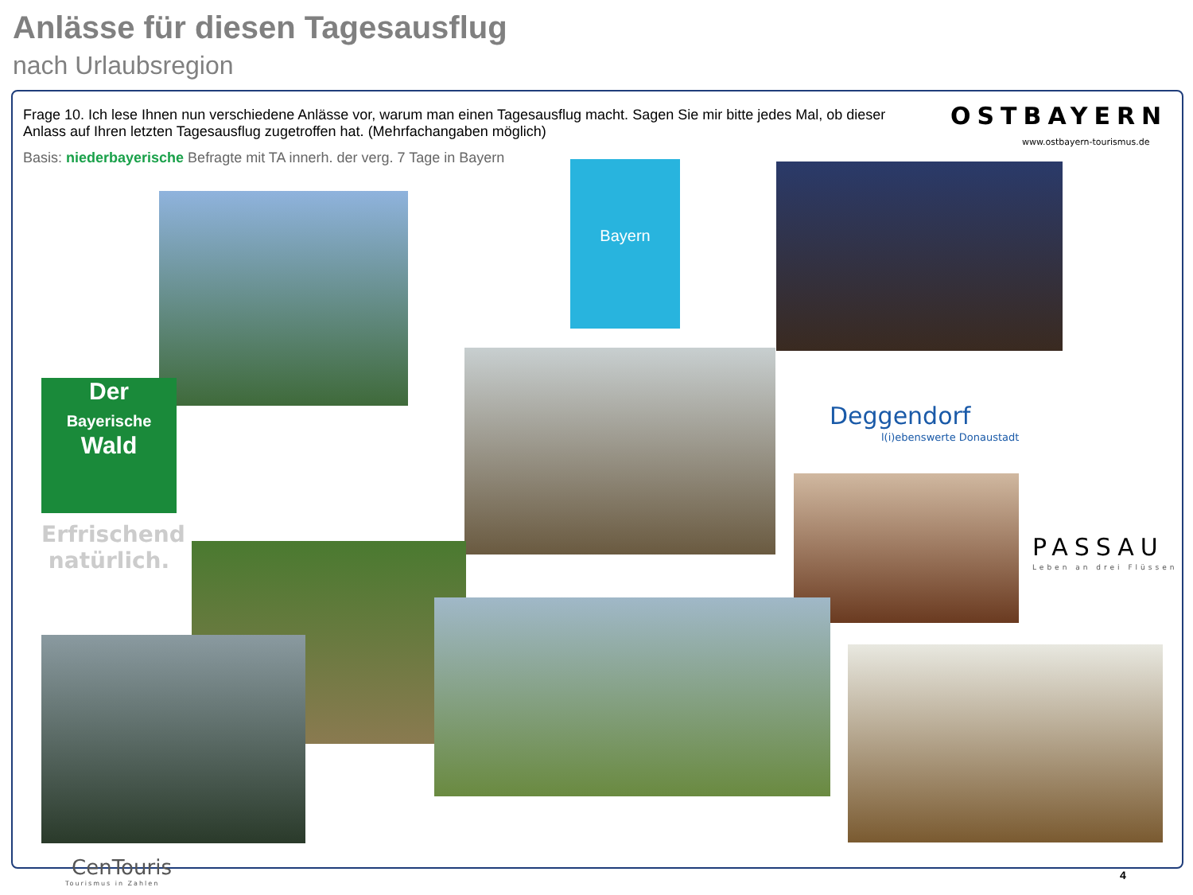Anlässe für diesen Tagesausflug
nach Urlaubsregion
Frage 10. Ich lese Ihnen nun verschiedene Anlässe vor, warum man einen Tagesausflug macht. Sagen Sie mir bitte jedes Mal, ob dieser Anlass auf Ihren letzten Tagesausflug zugetroffen hat. (Mehrfachangaben möglich)
Basis: niederbayerische Befragte mit TA innerh. der verg. 7 Tage in Bayern
OSTBAYERN
www.ostbayern-tourismus.de
Bayern
Der
Bayerische
Wald
Erfrischend natürlich.
Deggendorf
l(i)ebenswerte Donaustadt
PASSAU
Leben an drei Flüssen
CenTouris
Tourismus in Zahlen
4